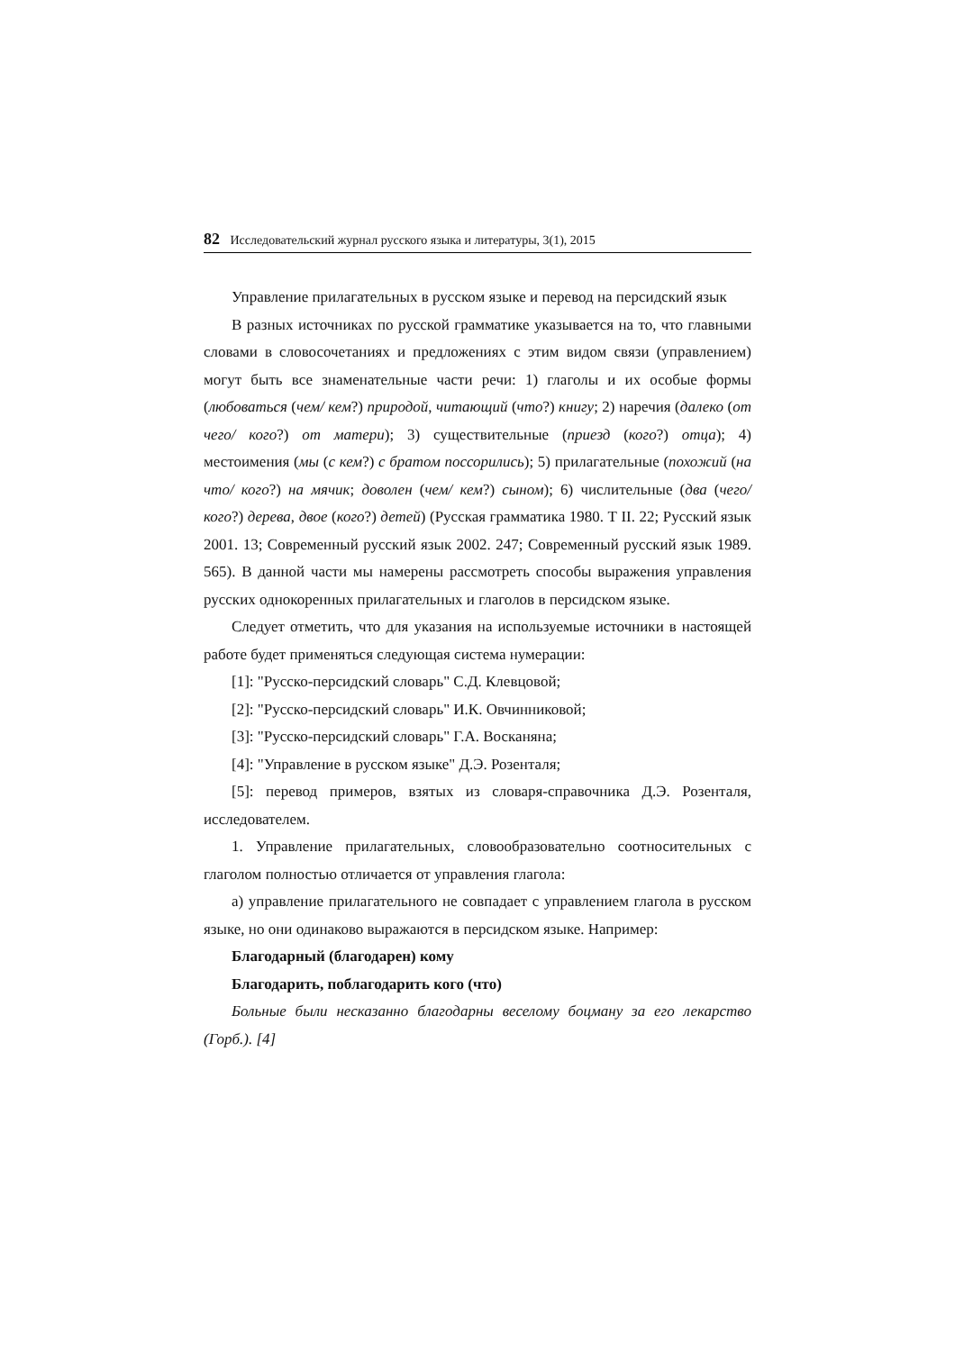82 Исследовательский журнал русского языка и литературы, 3(1), 2015
Управление прилагательных в русском языке и перевод на персидский язык
В разных источниках по русской грамматике указывается на то, что главными словами в словосочетаниях и предложениях с этим видом связи (управлением) могут быть все знаменательные части речи: 1) глаголы и их особые формы (любоваться (чем/ кем?) природой, читающий (что?) книгу; 2) наречия (далеко (от чего/ кого?) от матери); 3) существительные (приезд (кого?) отца); 4) местоимения (мы (с кем?) с братом поссорились); 5) прилагательные (похожий (на что/ кого?) на мячик; доволен (чем/ кем?) сыном); 6) числительные (два (чего/ кого?) дерева, двое (кого?) детей) (Русская грамматика 1980. Т II. 22; Русский язык 2001. 13; Современный русский язык 2002. 247; Современный русский язык 1989. 565). В данной части мы намерены рассмотреть способы выражения управления русских однокоренных прилагательных и глаголов в персидском языке.
Следует отметить, что для указания на используемые источники в настоящей работе будет применяться следующая система нумерации:
[1]: "Русско-персидский словарь" С.Д. Клевцовой;
[2]: "Русско-персидский словарь" И.К. Овчинниковой;
[3]: "Русско-персидский словарь" Г.А. Восканяна;
[4]: "Управление в русском языке" Д.Э. Розенталя;
[5]: перевод примеров, взятых из словаря-справочника Д.Э. Розенталя, исследователем.
1. Управление прилагательных, словообразовательно соотносительных с глаголом полностью отличается от управления глагола:
а) управление прилагательного не совпадает с управлением глагола в русском языке, но они одинаково выражаются в персидском языке. Например:
Благодарный (благодарен) кому
Благодарить, поблагодарить кого (что)
Больные были несказанно благодарны веселому боцману за его лекарство (Горб.). [4]